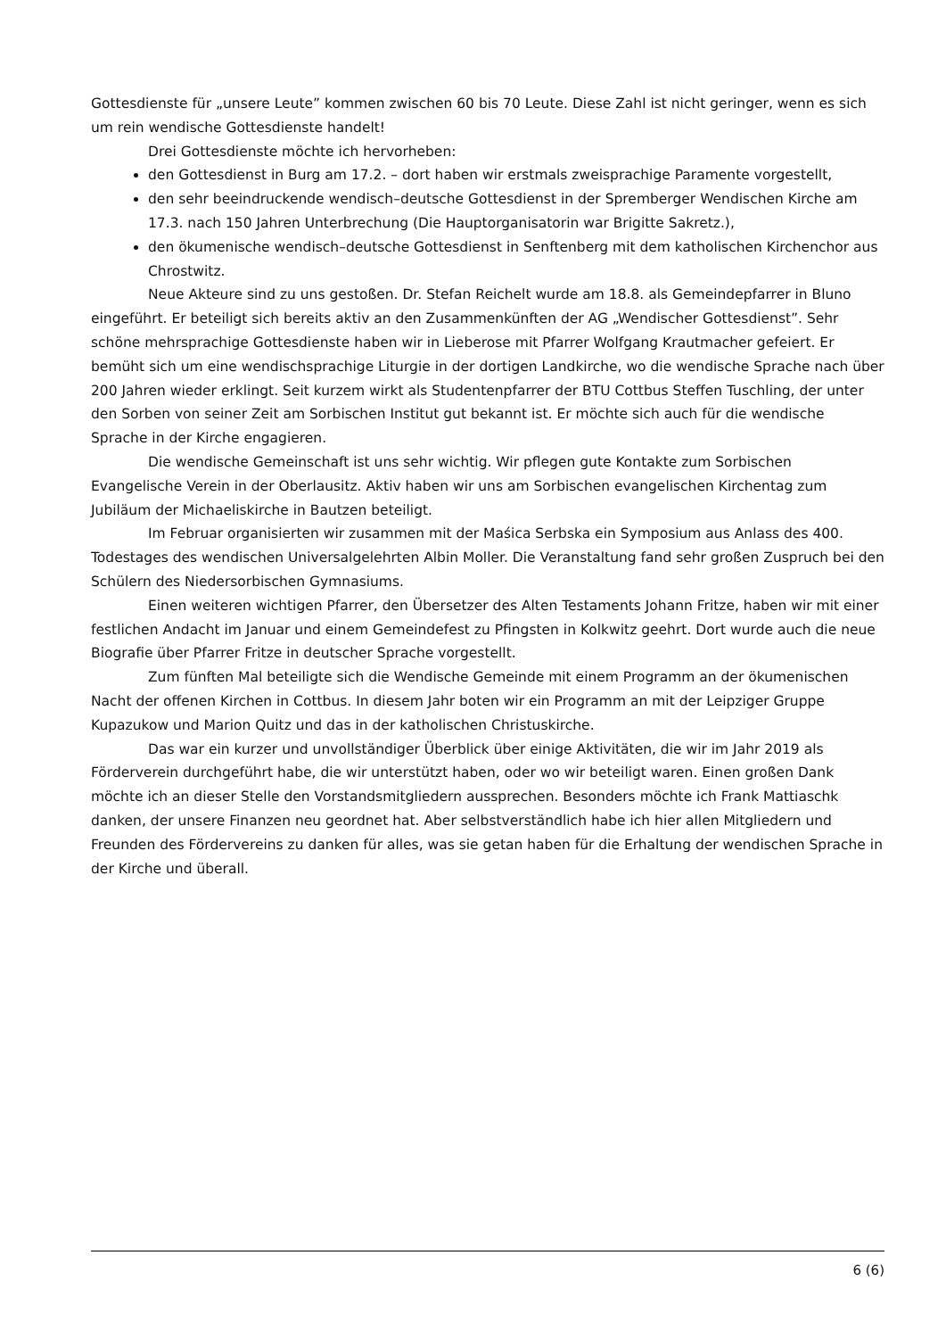Gottesdienste für „unsere Leute” kommen zwischen 60 bis 70 Leute. Diese Zahl ist nicht geringer, wenn es sich um rein wendische Gottesdienste handelt!
Drei Gottesdienste möchte ich hervorheben:
den Gottesdienst in Burg am 17.2. – dort haben wir erstmals zweisprachige Paramente vorgestellt,
den sehr beeindruckende wendisch–deutsche Gottesdienst in der Spremberger Wendischen Kirche am 17.3. nach 150 Jahren Unterbrechung (Die Hauptorganisatorin war Brigitte Sakretz.),
den ökumenische wendisch–deutsche Gottesdienst in Senftenberg mit dem katholischen Kirchenchor aus Chrostwitz.
Neue Akteure sind zu uns gestoßen. Dr. Stefan Reichelt wurde am 18.8. als Gemeindepfarrer in Bluno eingeführt. Er beteiligt sich bereits aktiv an den Zusammenkünften der AG „Wendischer Gottesdienst”. Sehr schöne mehrsprachige Gottesdienste haben wir in Lieberose mit Pfarrer Wolfgang Krautmacher gefeiert. Er bemüht sich um eine wendischsprachige Liturgie in der dortigen Landkirche, wo die wendische Sprache nach über 200 Jahren wieder erklingt. Seit kurzem wirkt als Studentenpfarrer der BTU Cottbus Steffen Tuschling, der unter den Sorben von seiner Zeit am Sorbischen Institut gut bekannt ist. Er möchte sich auch für die wendische Sprache in der Kirche engagieren.
Die wendische Gemeinschaft ist uns sehr wichtig. Wir pflegen gute Kontakte zum Sorbischen Evangelische Verein in der Oberlausitz. Aktiv haben wir uns am Sorbischen evangelischen Kirchentag zum Jubiläum der Michaeliskirche in Bautzen beteiligt.
Im Februar organisierten wir zusammen mit der Maśica Serbska ein Symposium aus Anlass des 400. Todestages des wendischen Universalgelehrten Albin Moller. Die Veranstaltung fand sehr großen Zuspruch bei den Schülern des Niedersorbischen Gymnasiums.
Einen weiteren wichtigen Pfarrer, den Übersetzer des Alten Testaments Johann Fritze, haben wir mit einer festlichen Andacht im Januar und einem Gemeindefest zu Pfingsten in Kolkwitz geehrt. Dort wurde auch die neue Biografie über Pfarrer Fritze in deutscher Sprache vorgestellt.
Zum fünften Mal beteiligte sich die Wendische Gemeinde mit einem Programm an der ökumenischen Nacht der offenen Kirchen in Cottbus. In diesem Jahr boten wir ein Programm an mit der Leipziger Gruppe Kupazukow und Marion Quitz und das in der katholischen Christuskirche.
Das war ein kurzer und unvollständiger Überblick über einige Aktivitäten, die wir im Jahr 2019 als Förderverein durchgeführt habe, die wir unterstützt haben, oder wo wir beteiligt waren. Einen großen Dank möchte ich an dieser Stelle den Vorstandsmitgliedern aussprechen. Besonders möchte ich Frank Mattiaschk danken, der unsere Finanzen neu geordnet hat. Aber selbstverständlich habe ich hier allen Mitgliedern und Freunden des Fördervereins zu danken für alles, was sie getan haben für die Erhaltung der wendischen Sprache in der Kirche und überall.
6 (6)